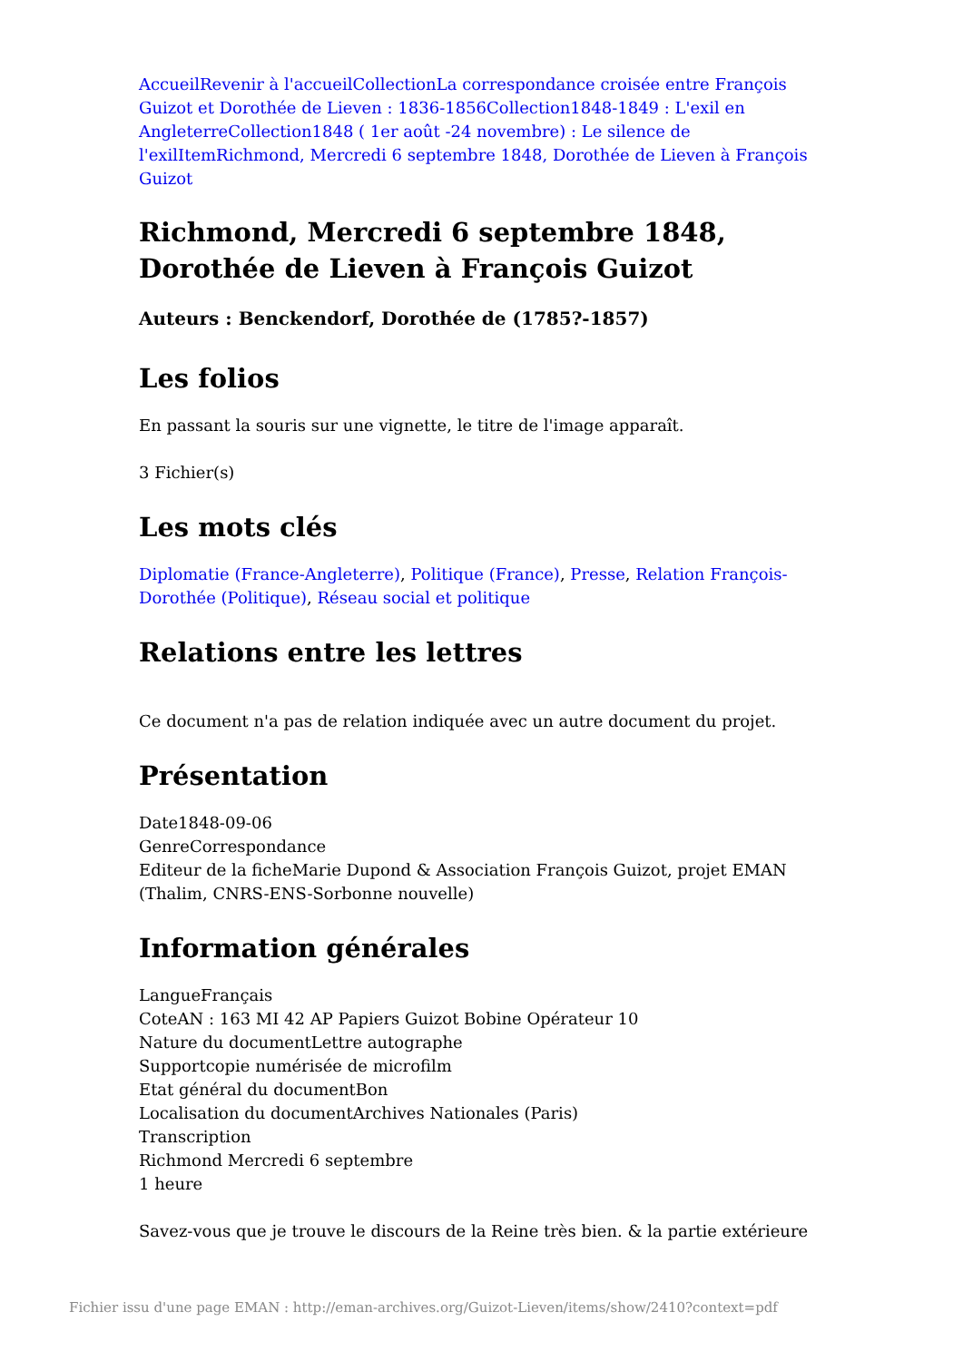Accueil Revenir à l'accueil Collection La correspondance croisée entre François Guizot et Dorothée de Lieven : 1836-1856 Collection 1848-1849 : L'exil en Angleterre Collection 1848 ( 1er août -24 novembre) : Le silence de l'exil Item Richmond, Mercredi 6 septembre 1848, Dorothée de Lieven à François Guizot
Richmond, Mercredi 6 septembre 1848, Dorothée de Lieven à François Guizot
Auteurs : Benckendorf, Dorothée de (1785?-1857)
Les folios
En passant la souris sur une vignette, le titre de l'image apparaît.
3 Fichier(s)
Les mots clés
Diplomatie (France-Angleterre), Politique (France), Presse, Relation François-Dorothée (Politique), Réseau social et politique
Relations entre les lettres
Ce document n'a pas de relation indiquée avec un autre document du projet.
Présentation
Date1848-09-06
GenreCorrespondance
Editeur de la ficheMarie Dupond & Association François Guizot, projet EMAN (Thalim, CNRS-ENS-Sorbonne nouvelle)
Information générales
LangueFrançais
CoteAN : 163 MI 42 AP Papiers Guizot Bobine Opérateur 10
Nature du documentLettre autographe
Supportcopie numérisée de microfilm
Etat général du documentBon
Localisation du documentArchives Nationales (Paris)
Transcription
Richmond Mercredi 6 septembre
1 heure
Savez-vous que je trouve le discours de la Reine très bien. & la partie extérieure
Fichier issu d'une page EMAN : http://eman-archives.org/Guizot-Lieven/items/show/2410?context=pdf